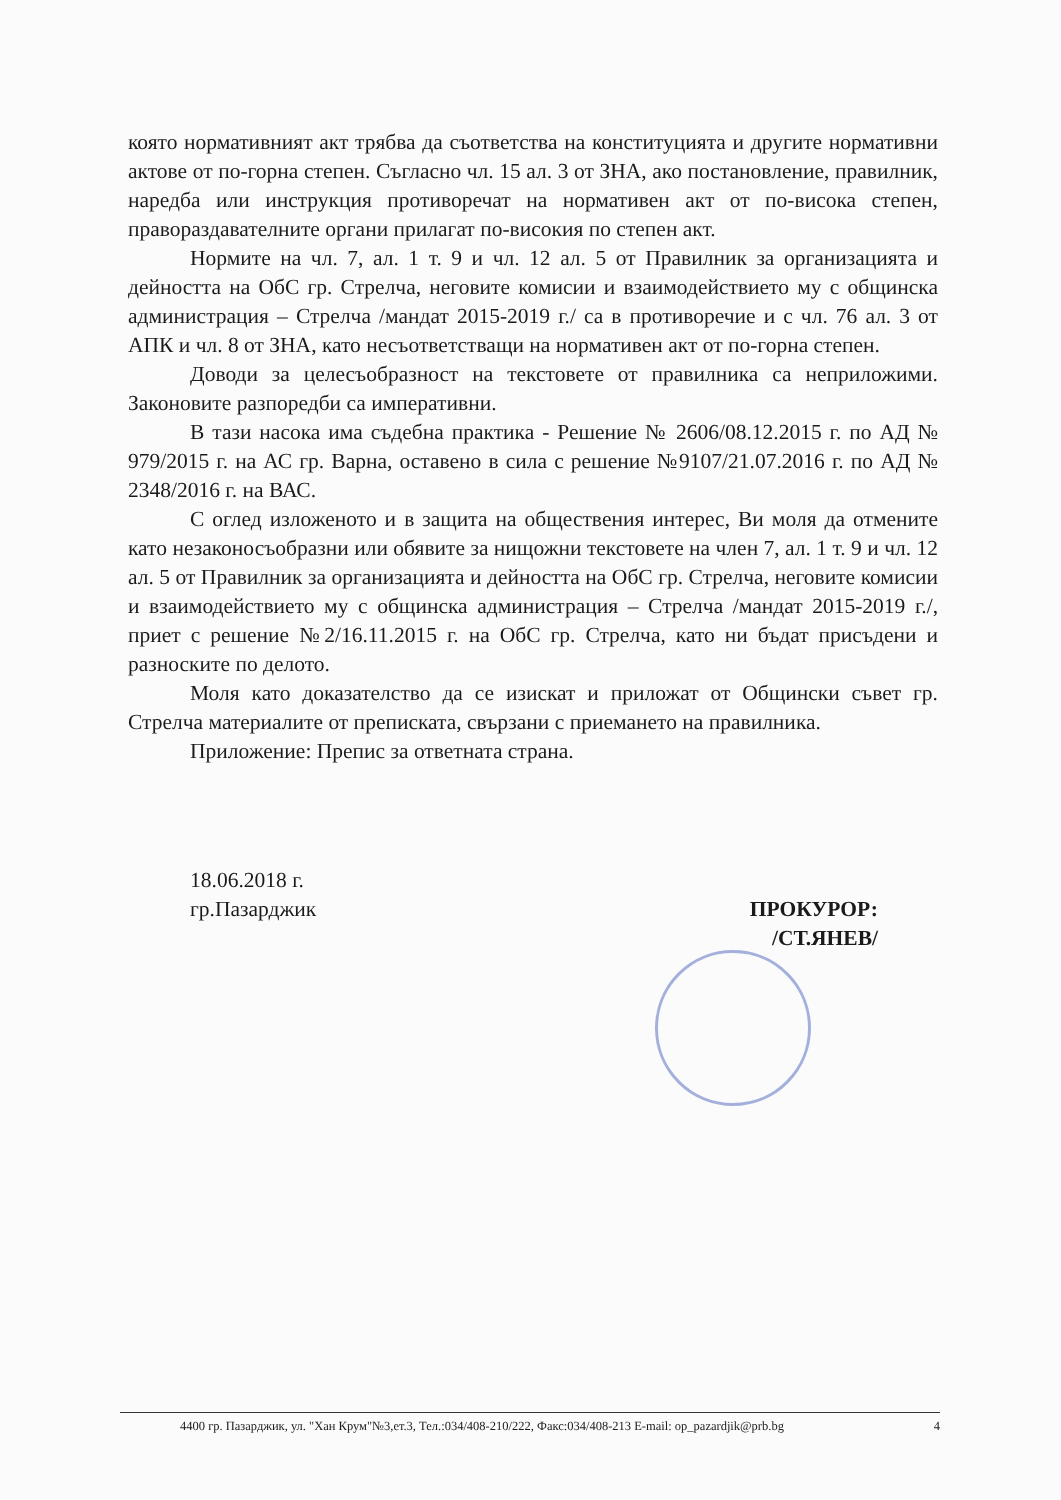която нормативният акт трябва да съответства на конституцията и другите нормативни актове от по-горна степен. Съгласно чл. 15 ал. 3 от ЗНА, ако постановление, правилник, наредба или инструкция противоречат на нормативен акт от по-висока степен, правораздавателните органи прилагат по-високия по степен акт.
Нормите на чл. 7, ал. 1 т. 9 и чл. 12 ал. 5 от Правилник за организацията и дейността на ОбС гр. Стрелча, неговите комисии и взаимодействието му с общинска администрация – Стрелча /мандат 2015-2019 г./ са в противоречие и с чл. 76 ал. 3 от АПК и чл. 8 от ЗНА, като несъответстващи на нормативен акт от по-горна степен.
Доводи за целесъобразност на текстовете от правилника са неприложими. Законовите разпоредби са императивни.
В тази насока има съдебна практика - Решение № 2606/08.12.2015 г. по АД № 979/2015 г. на АС гр. Варна, оставено в сила с решение №9107/21.07.2016 г. по АД № 2348/2016 г. на ВАС.
С оглед изложеното и в защита на обществения интерес, Ви моля да отмените като незаконосъобразни или обявите за нищожни текстовете на член 7, ал. 1 т. 9 и чл. 12 ал. 5 от Правилник за организацията и дейността на ОбС гр. Стрелча, неговите комисии и взаимодействието му с общинска администрация – Стрелча /мандат 2015-2019 г./, приет с решение №2/16.11.2015 г. на ОбС гр. Стрелча, като ни бъдат присъдени и разноските по делото.
Моля като доказателство да се изискат и приложат от Общински съвет гр. Стрелча материалите от преписката, свързани с приемането на правилника.
Приложение: Препис за ответната страна.
18.06.2018 г.
гр.Пазарджик
ПРОКУРОР:
/СТ.ЯНЕВ/
4400 гр. Пазарджик, ул. "Хан Крум"№3,ет.3, Тел.:034/408-210/222, Факс:034/408-213 E-mail: op_pazardjik@prb.bg 4